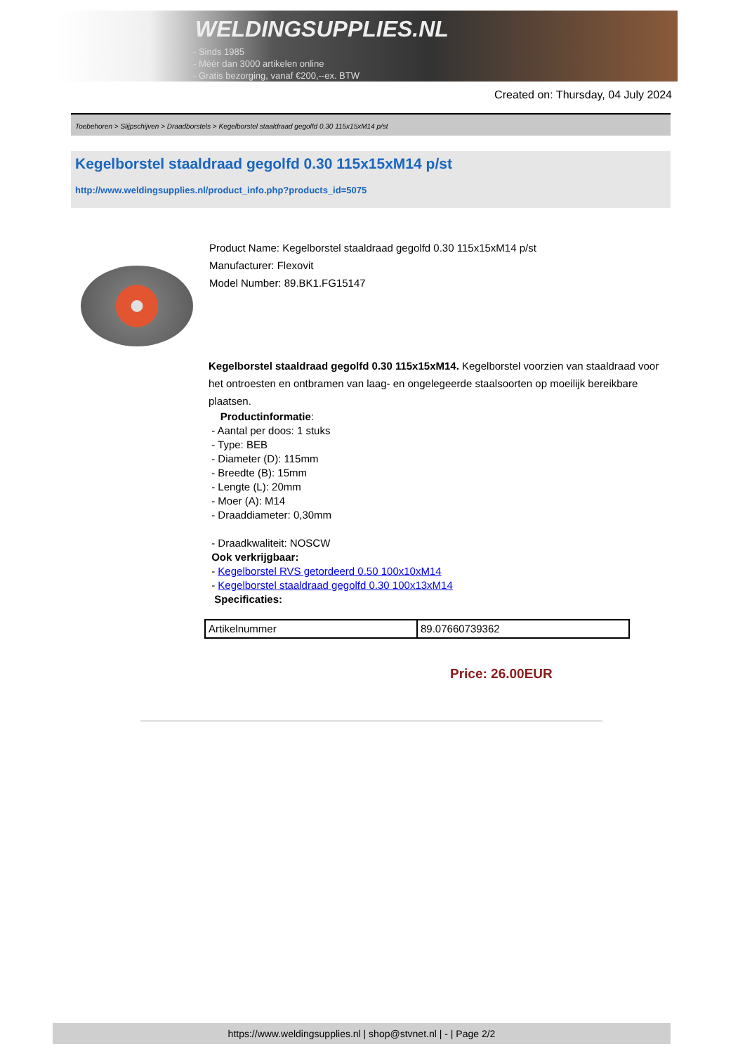WELDINGSUPPLIES.NL
- Sinds 1985
- Méér dan 3000 artikelen online
- Gratis bezorging, vanaf €200,--ex. BTW
Created on: Thursday, 04 July 2024
Toebehoren > Slijpschijven > Draadborstels > Kegelborstel staaldraad gegolfd 0.30 115x15xM14 p/st
Kegelborstel staaldraad gegolfd 0.30 115x15xM14 p/st
http://www.weldingsupplies.nl/product_info.php?products_id=5075
Product Name: Kegelborstel staaldraad gegolfd 0.30 115x15xM14 p/st
Manufacturer: Flexovit
Model Number: 89.BK1.FG15147
Kegelborstel staaldraad gegolfd 0.30 115x15xM14. Kegelborstel voorzien van staaldraad voor het ontroesten en ontbramen van laag- en ongelegeerde staalsoorten op moeilijk bereikbare plaatsen.
Productinformatie:
- Aantal per doos: 1 stuks
- Type: BEB
- Diameter (D): 115mm
- Breedte (B): 15mm
- Lengte (L): 20mm
- Moer (A): M14
- Draaddiameter: 0,30mm
- Draadkwaliteit: NOSCW
Ook verkrijgbaar:
- Kegelborstel RVS getordeerd 0.50 100x10xM14
- Kegelborstel staaldraad gegolfd 0.30 100x13xM14
Specificaties:
| Artikelnummer | 89.07660739362 |
Price: 26.00EUR
https://www.weldingsupplies.nl | shop@stvnet.nl | - | Page 2/2